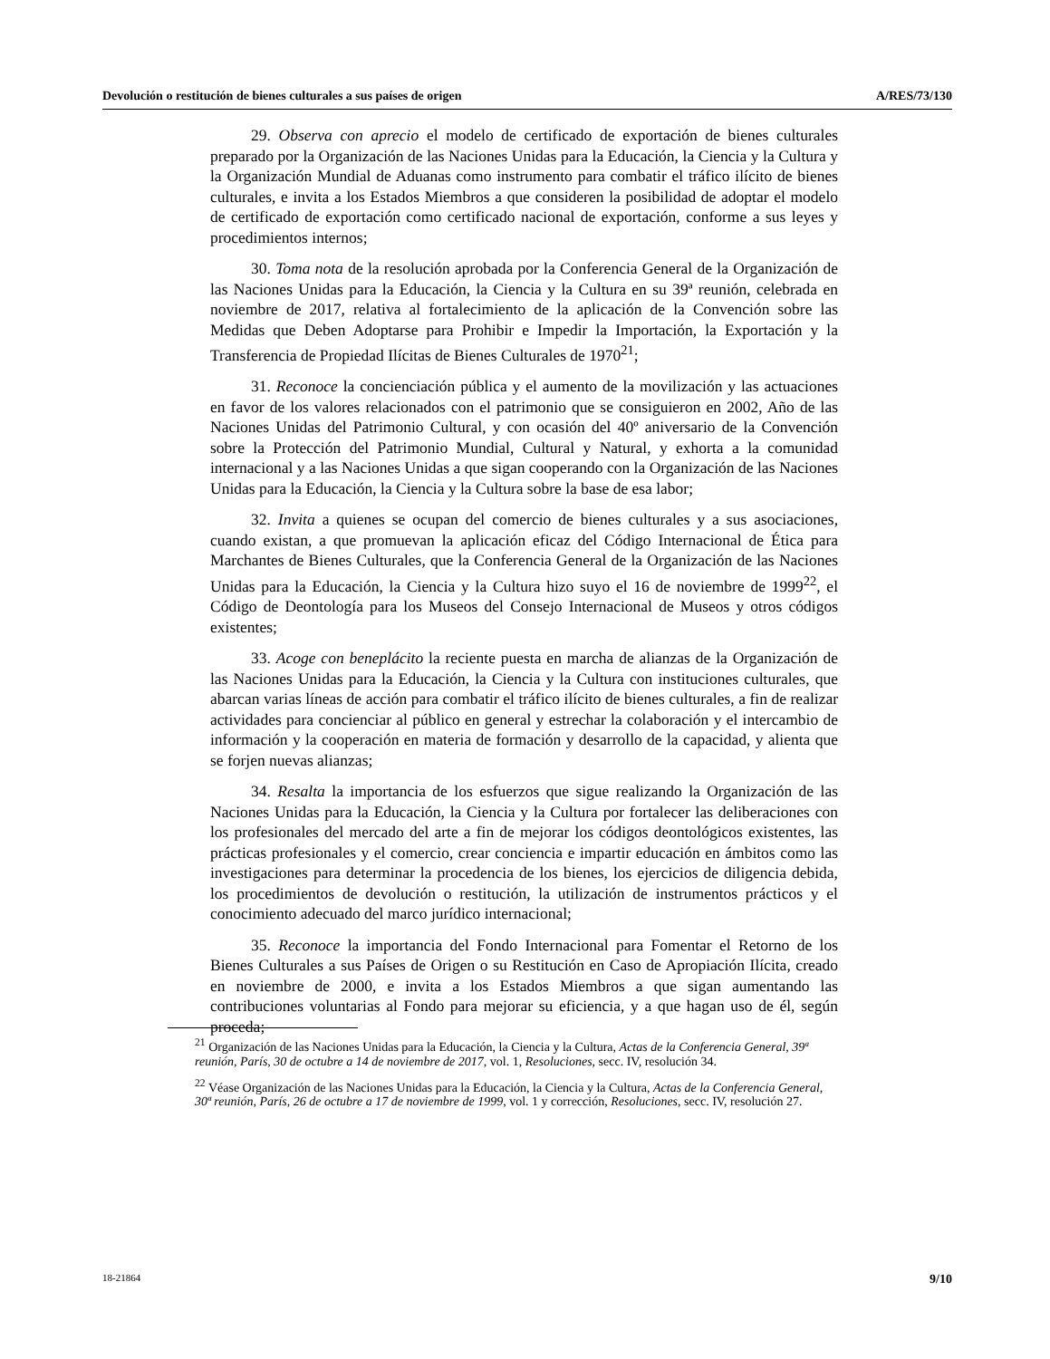Devolución o restitución de bienes culturales a sus países de origen A/RES/73/130
29. Observa con aprecio el modelo de certificado de exportación de bienes culturales preparado por la Organización de las Naciones Unidas para la Educación, la Ciencia y la Cultura y la Organización Mundial de Aduanas como instrumento para combatir el tráfico ilícito de bienes culturales, e invita a los Estados Miembros a que consideren la posibilidad de adoptar el modelo de certificado de exportación como certificado nacional de exportación, conforme a sus leyes y procedimientos internos;
30. Toma nota de la resolución aprobada por la Conferencia General de la Organización de las Naciones Unidas para la Educación, la Ciencia y la Cultura en su 39ª reunión, celebrada en noviembre de 2017, relativa al fortalecimiento de la aplicación de la Convención sobre las Medidas que Deben Adoptarse para Prohibir e Impedir la Importación, la Exportación y la Transferencia de Propiedad Ilícitas de Bienes Culturales de 1970<sup>21</sup>;
31. Reconoce la concienciación pública y el aumento de la movilización y las actuaciones en favor de los valores relacionados con el patrimonio que se consiguieron en 2002, Año de las Naciones Unidas del Patrimonio Cultural, y con ocasión del 40º aniversario de la Convención sobre la Protección del Patrimonio Mundial, Cultural y Natural, y exhorta a la comunidad internacional y a las Naciones Unidas a que sigan cooperando con la Organización de las Naciones Unidas para la Educación, la Ciencia y la Cultura sobre la base de esa labor;
32. Invita a quienes se ocupan del comercio de bienes culturales y a sus asociaciones, cuando existan, a que promuevan la aplicación eficaz del Código Internacional de Ética para Marchantes de Bienes Culturales, que la Conferencia General de la Organización de las Naciones Unidas para la Educación, la Ciencia y la Cultura hizo suyo el 16 de noviembre de 1999<sup>22</sup>, el Código de Deontología para los Museos del Consejo Internacional de Museos y otros códigos existentes;
33. Acoge con beneplácito la reciente puesta en marcha de alianzas de la Organización de las Naciones Unidas para la Educación, la Ciencia y la Cultura con instituciones culturales, que abarcan varias líneas de acción para combatir el tráfico ilícito de bienes culturales, a fin de realizar actividades para concienciar al público en general y estrechar la colaboración y el intercambio de información y la cooperación en materia de formación y desarrollo de la capacidad, y alienta que se forjen nuevas alianzas;
34. Resalta la importancia de los esfuerzos que sigue realizando la Organización de las Naciones Unidas para la Educación, la Ciencia y la Cultura por fortalecer las deliberaciones con los profesionales del mercado del arte a fin de mejorar los códigos deontológicos existentes, las prácticas profesionales y el comercio, crear conciencia e impartir educación en ámbitos como las investigaciones para determinar la procedencia de los bienes, los ejercicios de diligencia debida, los procedimientos de devolución o restitución, la utilización de instrumentos prácticos y el conocimiento adecuado del marco jurídico internacional;
35. Reconoce la importancia del Fondo Internacional para Fomentar el Retorno de los Bienes Culturales a sus Países de Origen o su Restitución en Caso de Apropiación Ilícita, creado en noviembre de 2000, e invita a los Estados Miembros a que sigan aumentando las contribuciones voluntarias al Fondo para mejorar su eficiencia, y a que hagan uso de él, según proceda;
<sup>21</sup> Organización de las Naciones Unidas para la Educación, la Ciencia y la Cultura, Actas de la Conferencia General, 39ª reunión, París, 30 de octubre a 14 de noviembre de 2017, vol. 1, Resoluciones, secc. IV, resolución 34.
<sup>22</sup> Véase Organización de las Naciones Unidas para la Educación, la Ciencia y la Cultura, Actas de la Conferencia General, 30ª reunión, París, 26 de octubre a 17 de noviembre de 1999, vol. 1 y corrección, Resoluciones, secc. IV, resolución 27.
18-21864 9/10